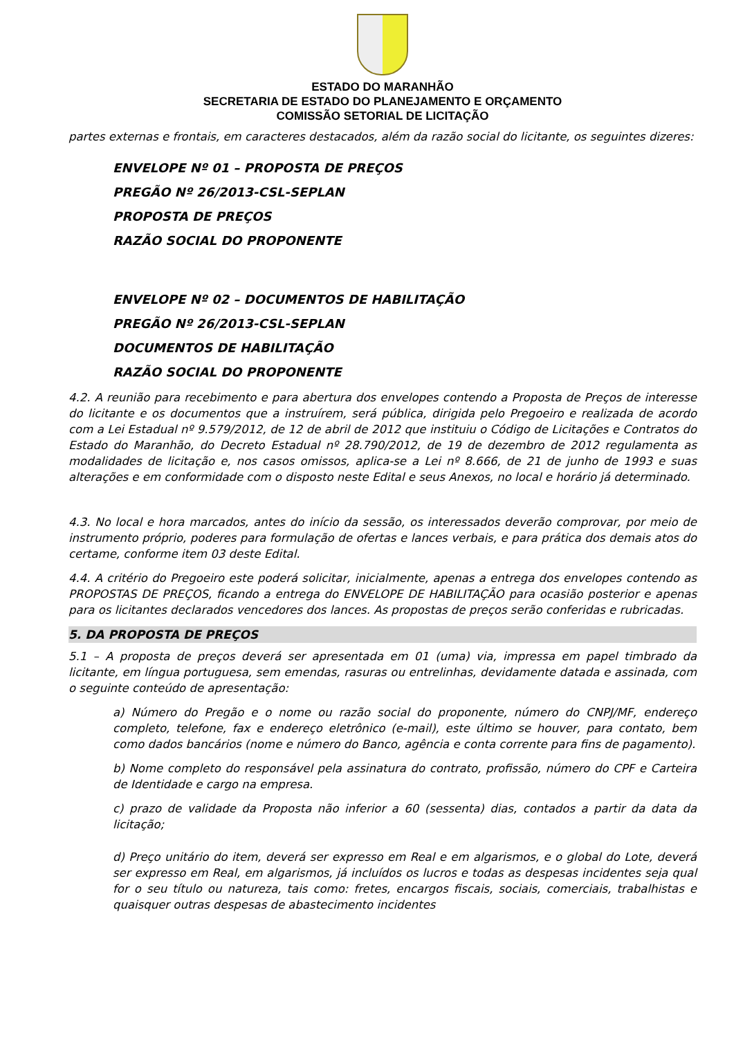ESTADO DO MARANHÃO
SECRETARIA DE ESTADO DO PLANEJAMENTO E ORÇAMENTO
COMISSÃO SETORIAL DE LICITAÇÃO
partes externas e frontais, em caracteres destacados, além da razão social do licitante, os seguintes dizeres:
ENVELOPE Nº 01 – PROPOSTA DE PREÇOS
PREGÃO Nº 26/2013-CSL-SEPLAN
PROPOSTA DE PREÇOS
RAZÃO SOCIAL DO PROPONENTE
ENVELOPE Nº 02 – DOCUMENTOS DE HABILITAÇÃO
PREGÃO Nº 26/2013-CSL-SEPLAN
DOCUMENTOS DE HABILITAÇÃO
RAZÃO SOCIAL DO PROPONENTE
4.2. A reunião para recebimento e para abertura dos envelopes contendo a Proposta de Preços de interesse do licitante e os documentos que a instruírem, será pública, dirigida pelo Pregoeiro e realizada de acordo com a Lei Estadual nº 9.579/2012, de 12 de abril de 2012 que instituiu o Código de Licitações e Contratos do Estado do Maranhão, do Decreto Estadual nº 28.790/2012, de 19 de dezembro de 2012 regulamenta as modalidades de licitação e, nos casos omissos, aplica-se a Lei nº 8.666, de 21 de junho de 1993 e suas alterações e em conformidade com o disposto neste Edital e seus Anexos, no local e horário já determinado.
4.3. No local e hora marcados, antes do início da sessão, os interessados deverão comprovar, por meio de instrumento próprio, poderes para formulação de ofertas e lances verbais, e para prática dos demais atos do certame, conforme item 03 deste Edital.
4.4. A critério do Pregoeiro este poderá solicitar, inicialmente, apenas a entrega dos envelopes contendo as PROPOSTAS DE PREÇOS, ficando a entrega do ENVELOPE DE HABILITAÇÃO para ocasião posterior e apenas para os licitantes declarados vencedores dos lances. As propostas de preços serão conferidas e rubricadas.
5. DA PROPOSTA DE PREÇOS
5.1 – A proposta de preços deverá ser apresentada em 01 (uma) via, impressa em papel timbrado da licitante, em língua portuguesa, sem emendas, rasuras ou entrelinhas, devidamente datada e assinada, com o seguinte conteúdo de apresentação:
a) Número do Pregão e o nome ou razão social do proponente, número do CNPJ/MF, endereço completo, telefone, fax e endereço eletrônico (e-mail), este último se houver, para contato, bem como dados bancários (nome e número do Banco, agência e conta corrente para fins de pagamento).
b) Nome completo do responsável pela assinatura do contrato, profissão, número do CPF e Carteira de Identidade e cargo na empresa.
c) prazo de validade da Proposta não inferior a 60 (sessenta) dias, contados a partir da data da licitação;
d) Preço unitário do item, deverá ser expresso em Real e em algarismos, e o global do Lote, deverá ser expresso em Real, em algarismos, já incluídos os lucros e todas as despesas incidentes seja qual for o seu título ou natureza, tais como: fretes, encargos fiscais, sociais, comerciais, trabalhistas e quaisquer outras despesas de abastecimento incidentes